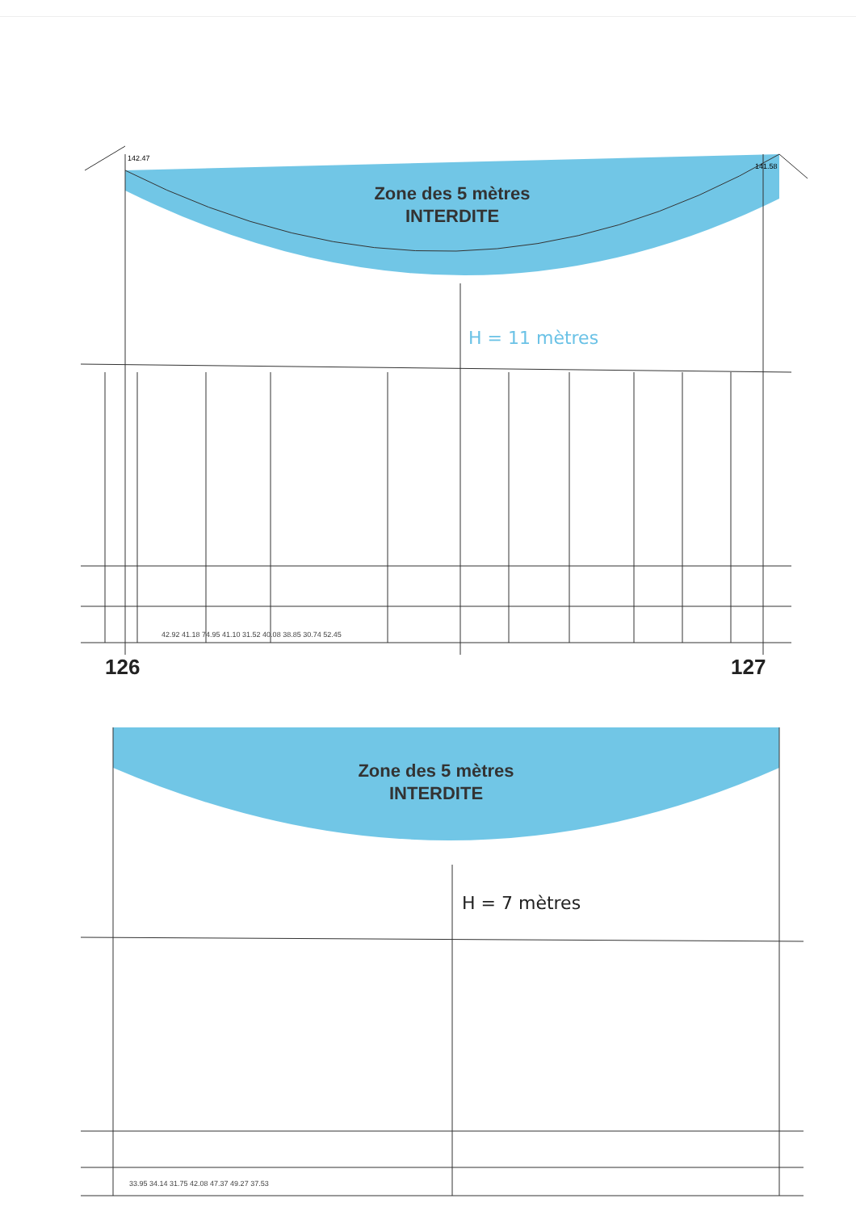Zone des 5 mètres
INTERDITE
H = 11 mètres
42.92 41.18 74.95 41.10 31.52 40.08 38.85 30.74 52.45
142.47
141.58
126 127
Zone des 5 mètres
INTERDITE
H = 7 mètres
33.95 34.14 31.75 42.08 47.37 49.27 37.53